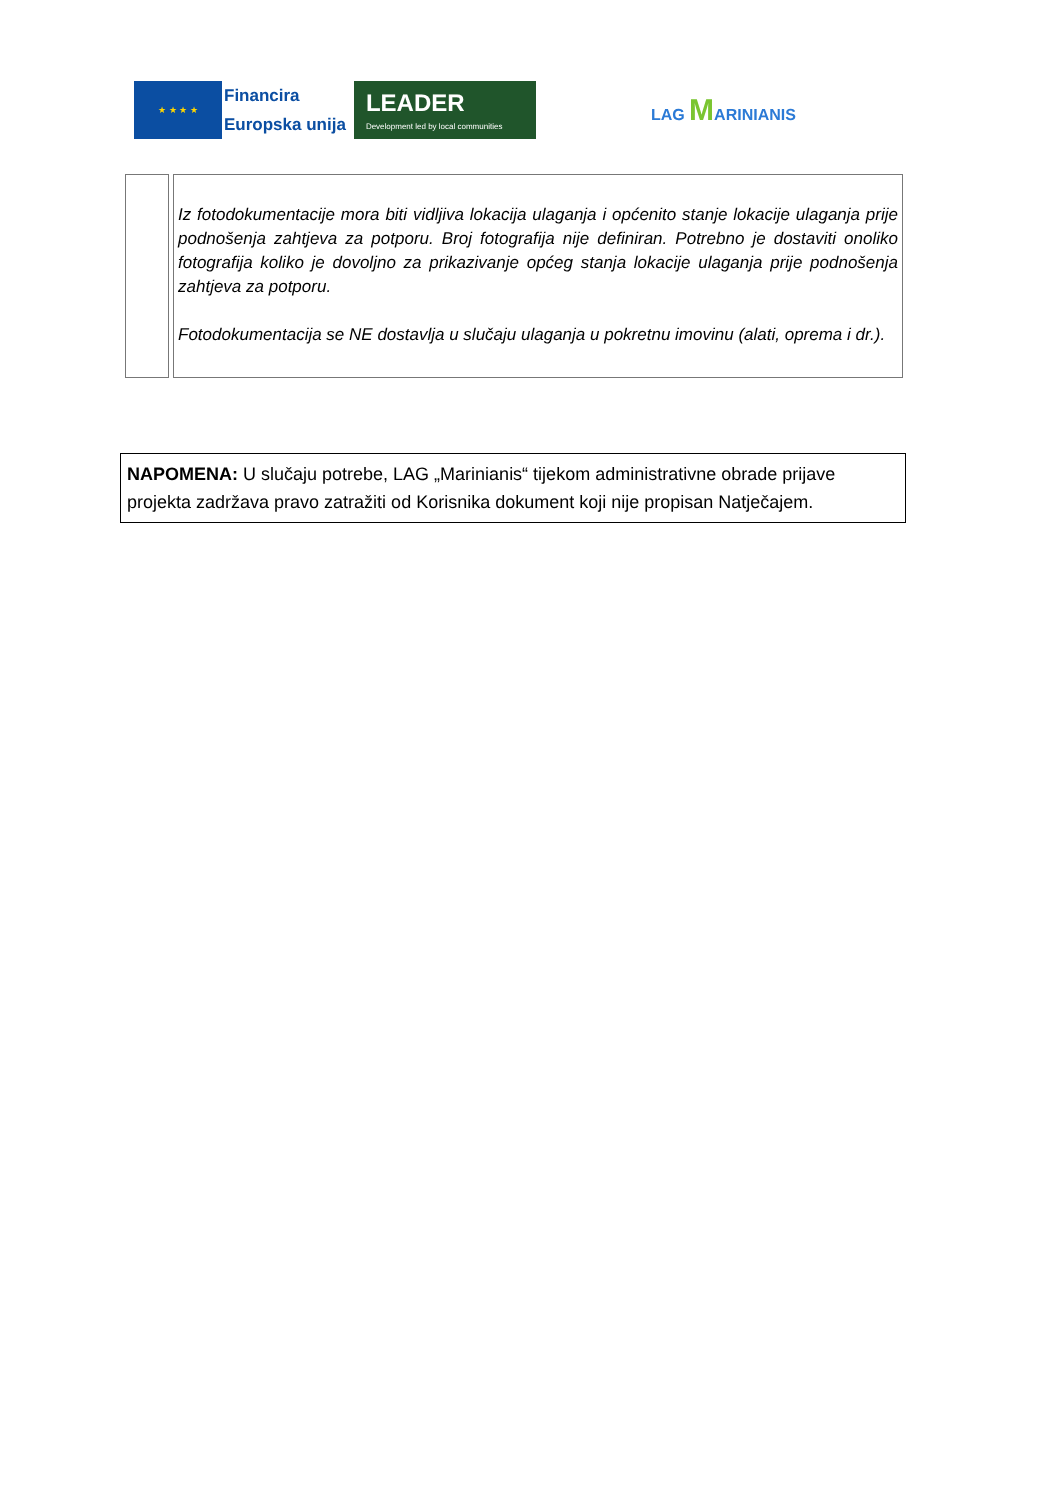★ ★ ★ ★
Financira
Europska unija
LEADER
Development led by local communities
LAG MARINIANIS
| | Iz fotodokumentacije mora biti vidljiva lokacija ulaganja i općenito stanje lokacije ulaganja prije podnošenja zahtjeva za potporu. Broj fotografija nije definiran. Potrebno je dostaviti onoliko fotografija koliko je dovoljno za prikazivanje općeg stanja lokacije ulaganja prije podnošenja zahtjeva za potporu. Fotodokumentacija se NE dostavlja u slučaju ulaganja u pokretnu imovinu (alati, oprema i dr.). |
NAPOMENA: U slučaju potrebe, LAG „Marinianis“ tijekom administrativne obrade prijave projekta zadržava pravo zatražiti od Korisnika dokument koji nije propisan Natječajem.